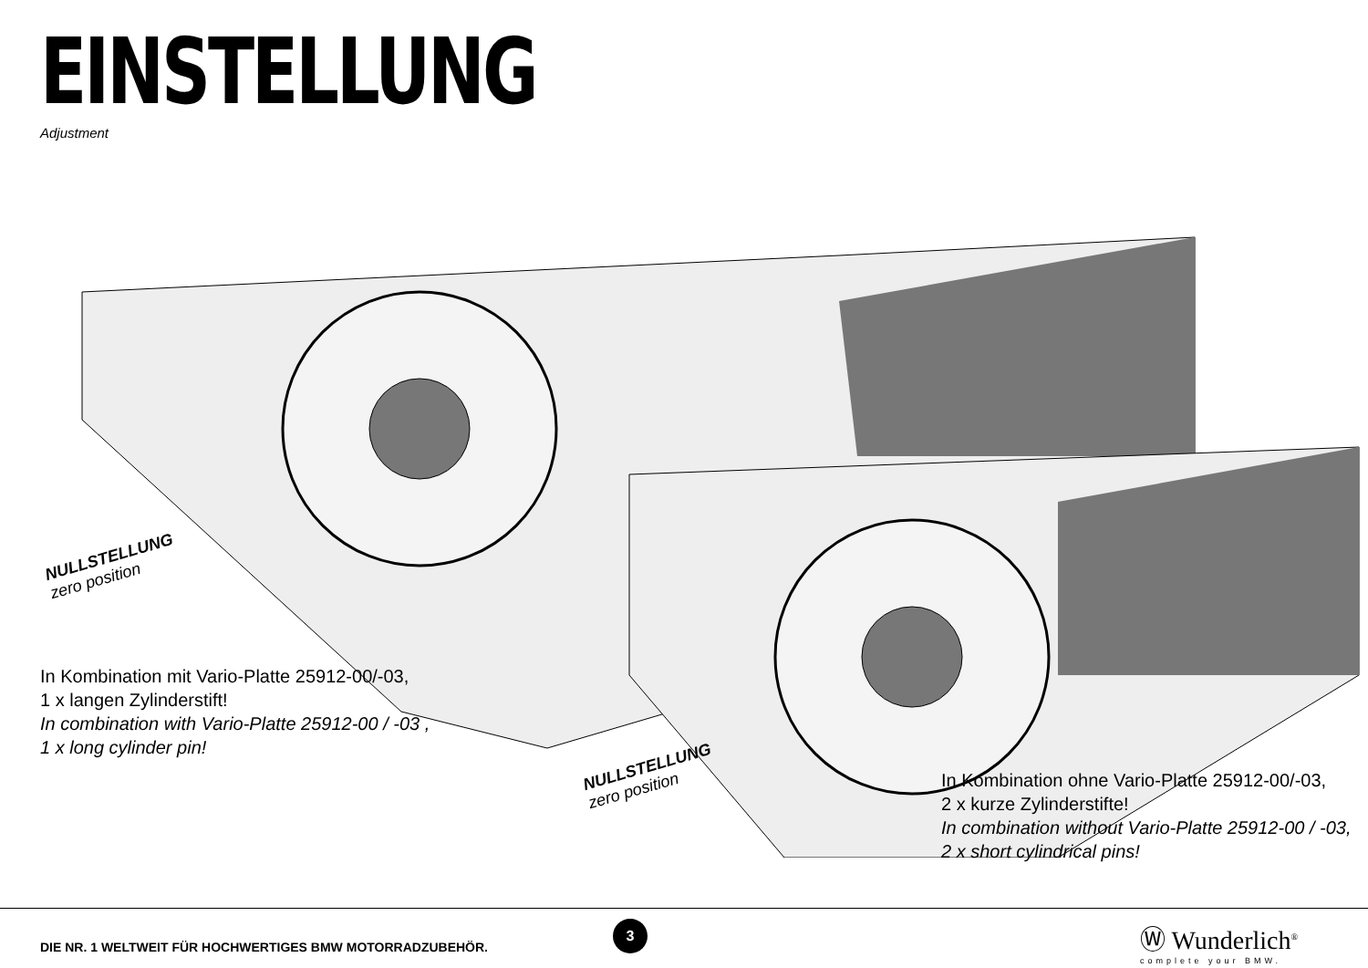EINSTELLUNG
Adjustment
NULLSTELLUNG
zero position
NULLSTELLUNG
zero position
In Kombination mit Vario-Platte 25912-00/-03,
1 x langen Zylinderstift!
In combination with Vario-Platte 25912-00 / -03 ,
1 x long cylinder pin!
In Kombination ohne Vario-Platte 25912-00/-03,
2 x kurze Zylinderstifte!
In combination without Vario-Platte 25912-00 / -03,
2 x short cylindrical pins!
DIE NR. 1 WELTWEIT FÜR HOCHWERTIGES BMW MOTORRADZUBEHÖR.
3
Ⓦ Wunderlich<sup>®</sup>
complete your BMW.